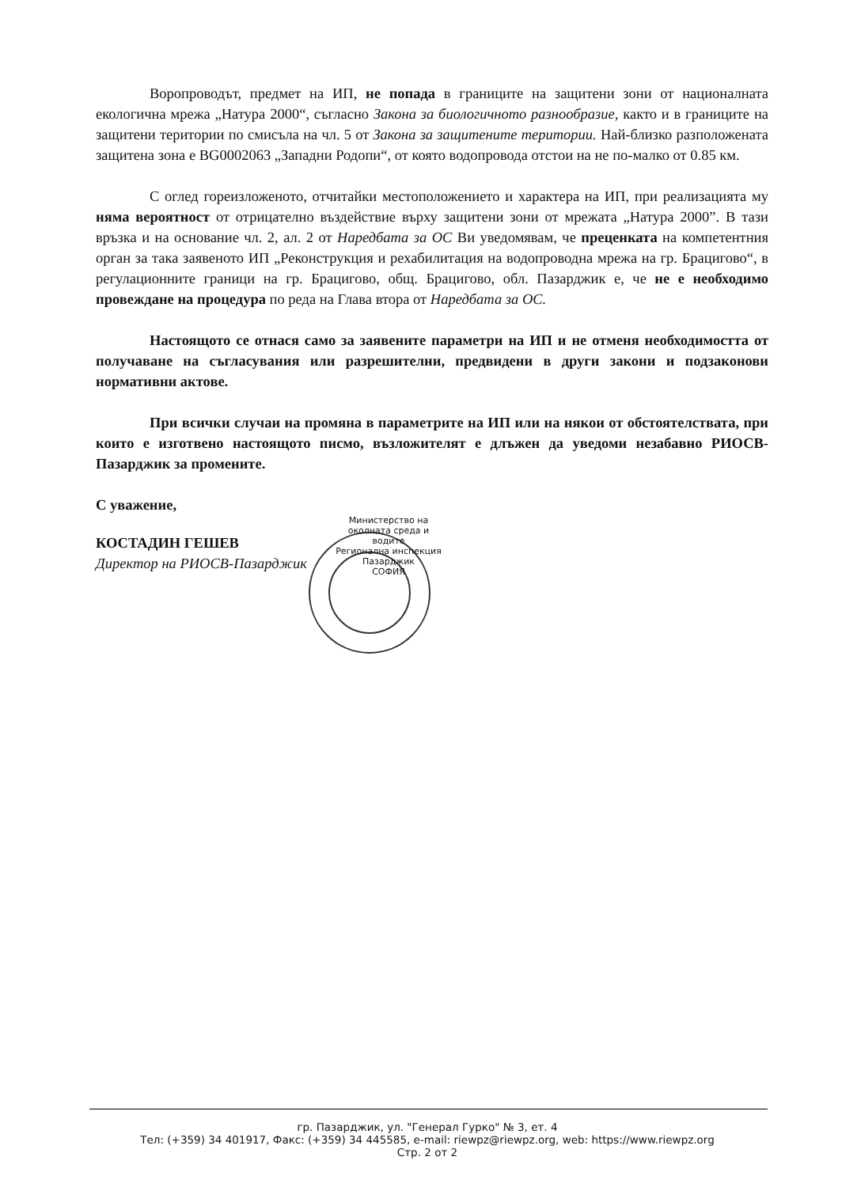Воропроводът, предмет на ИП, не попада в границите на защитени зони от националната екологична мрежа „Натура 2000“, съгласно Закона за биологичното разнообразие, както и в границите на защитени територии по смисъла на чл. 5 от Закона за защитените територии. Най-близко разположената защитена зона е BG0002063 „Западни Родопи“, от която водопровода отстои на не по-малко от 0.85 км.
С оглед гореизложеното, отчитайки местоположението и характера на ИП, при реализацията му няма вероятност от отрицателно въздействие върху защитени зони от мрежата „Натура 2000”. В тази връзка и на основание чл. 2, ал. 2 от Наредбата за ОС Ви уведомявам, че преценката на компетентния орган за така заявеното ИП „Реконструкция и рехабилитация на водопроводна мрежа на гр. Брацигово“, в регулационните граници на гр. Брацигово, общ. Брацигово, обл. Пазарджик е, че не е необходимо провеждане на процедура по реда на Глава втора от Наредбата за ОС.
Настоящото се отнася само за заявените параметри на ИП и не отменя необходимостта от получаване на съгласувания или разрешителни, предвидени в други закони и подзаконови нормативни актове.
При всички случаи на промяна в параметрите на ИП или на някои от обстоятелствата, при които е изготвено настоящото писмо, възложителят е длъжен да уведоми незабавно РИОСВ-Пазарджик за промените.
С уважение,
КОСТАДИН ГЕШЕВ
Директор на РИОСВ-Пазарджик
Министерство на околната среда и водите
Регионална инспекция Пазарджик
СОФИЯ
гр. Пазарджик, ул. "Генерал Гурко" № 3, ет. 4
Тел: (+359) 34 401917, Факс: (+359) 34 445585, e-mail: riewpz@riewpz.org, web: https://www.riewpz.org
Стр. 2 от 2